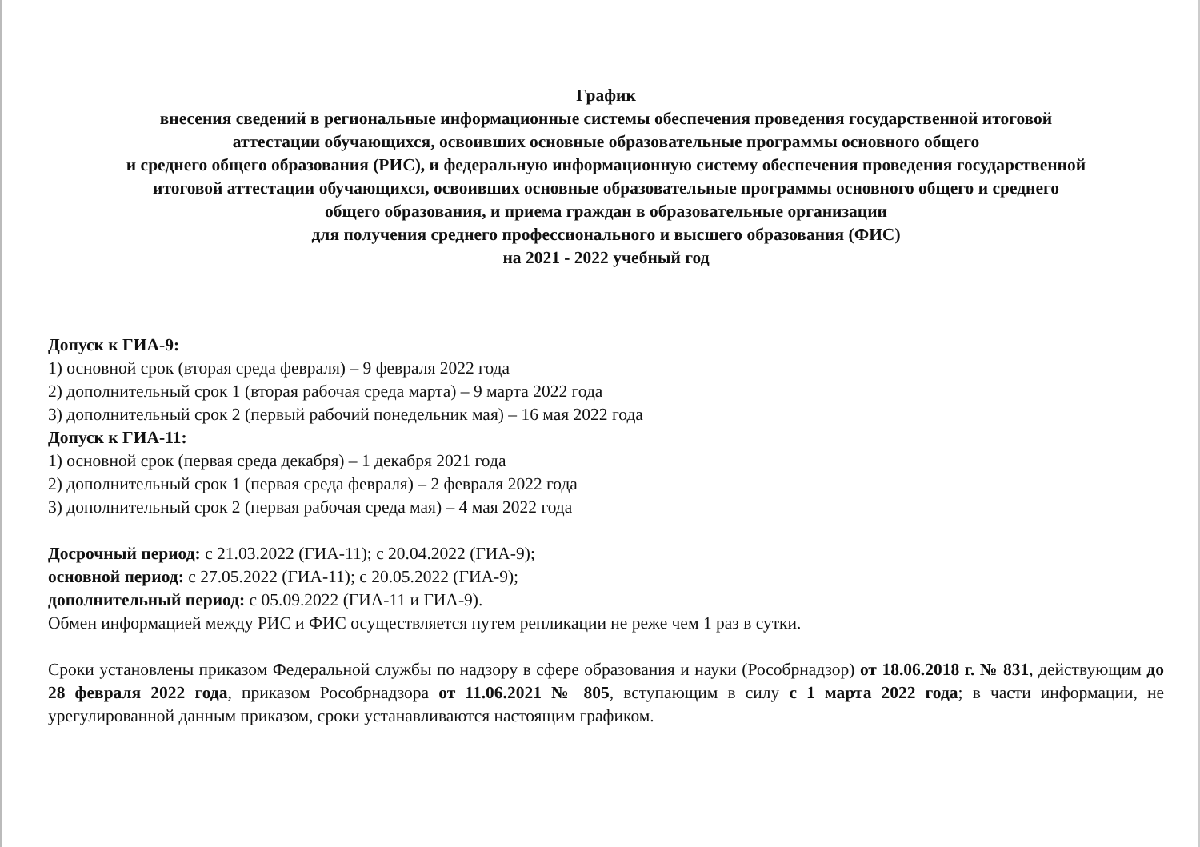График
внесения сведений в региональные информационные системы обеспечения проведения государственной итоговой
аттестации обучающихся, освоивших основные образовательные программы основного общего
и среднего общего образования (РИС), и федеральную информационную систему обеспечения проведения государственной
итоговой аттестации обучающихся, освоивших основные образовательные программы основного общего и среднего
общего образования, и приема граждан в образовательные организации
для получения среднего профессионального и высшего образования (ФИС)
на 2021 - 2022 учебный год
Допуск к ГИА-9:
1) основной срок (вторая среда февраля) – 9 февраля 2022 года
2) дополнительный срок 1 (вторая рабочая среда марта) – 9 марта 2022 года
3) дополнительный срок 2 (первый рабочий понедельник мая) – 16 мая 2022 года
Допуск к ГИА-11:
1) основной срок (первая среда декабря) – 1 декабря 2021 года
2) дополнительный срок 1 (первая среда февраля) – 2 февраля 2022 года
3) дополнительный срок 2 (первая рабочая среда мая) – 4 мая 2022 года
Досрочный период: с 21.03.2022 (ГИА-11); с 20.04.2022 (ГИА-9);
основной период: с 27.05.2022 (ГИА-11); с 20.05.2022 (ГИА-9);
дополнительный период: с 05.09.2022 (ГИА-11 и ГИА-9).
Обмен информацией между РИС и ФИС осуществляется путем репликации не реже чем 1 раз в сутки.
Сроки установлены приказом Федеральной службы по надзору в сфере образования и науки (Рособрнадзор) от 18.06.2018 г. № 831, действующим до 28 февраля 2022 года, приказом Рособрнадзора от 11.06.2021 № 805, вступающим в силу с 1 марта 2022 года; в части информации, не урегулированной данным приказом, сроки устанавливаются настоящим графиком.